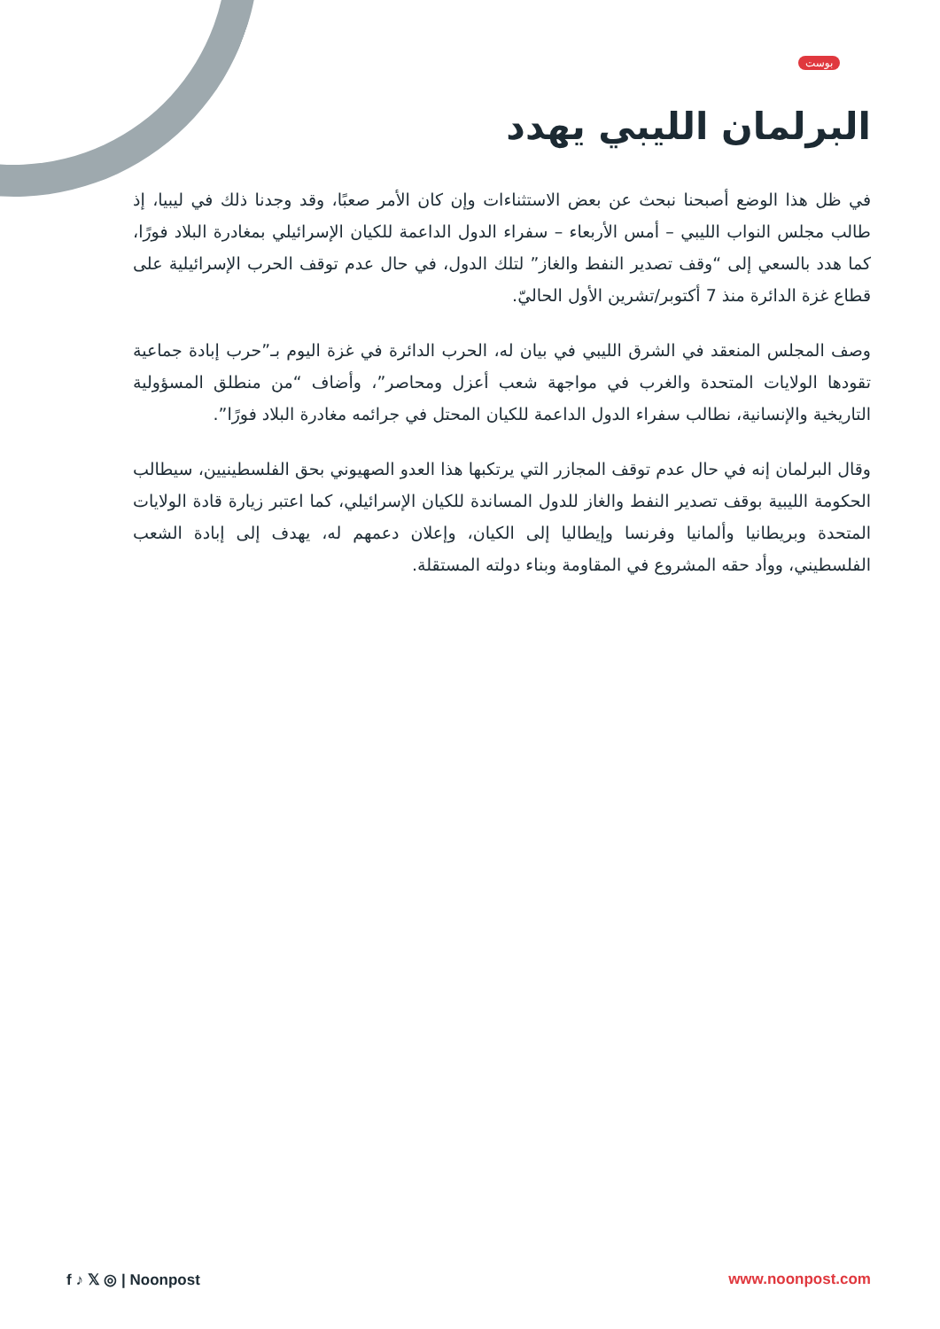بوست
البرلمان الليبي يهدد
في ظل هذا الوضع أصبحنا نبحث عن بعض الاستثناءات وإن كان الأمر صعبًا، وقد وجدنا ذلك في ليبيا، إذ طالب مجلس النواب الليبي – أمس الأربعاء – سفراء الدول الداعمة للكيان الإسرائيلي بمغادرة البلاد فورًا، كما هدد بالسعي إلى “وقف تصدير النفط والغاز” لتلك الدول، في حال عدم توقف الحرب الإسرائيلية على قطاع غزة الدائرة منذ 7 أكتوبر/تشرين الأول الحاليّ.
وصف المجلس المنعقد في الشرق الليبي في بيان له، الحرب الدائرة في غزة اليوم بـ”حرب إبادة جماعية تقودها الولايات المتحدة والغرب في مواجهة شعب أعزل ومحاصر”، وأضاف “من منطلق المسؤولية التاريخية والإنسانية، نطالب سفراء الدول الداعمة للكيان المحتل في جرائمه مغادرة البلاد فورًا”.
وقال البرلمان إنه في حال عدم توقف المجازر التي يرتكبها هذا العدو الصهيوني بحق الفلسطينيين، سيطالب الحكومة الليبية بوقف تصدير النفط والغاز للدول المساندة للكيان الإسرائيلي، كما اعتبر زيارة قادة الولايات المتحدة وبريطانيا وألمانيا وفرنسا وإيطاليا إلى الكيان، وإعلان دعمهم له، يهدف إلى إبادة الشعب الفلسطيني، ووأد حقه المشروع في المقاومة وبناء دولته المستقلة.
f ♪ 𝕏 ◎ | Noonpost www.noonpost.com